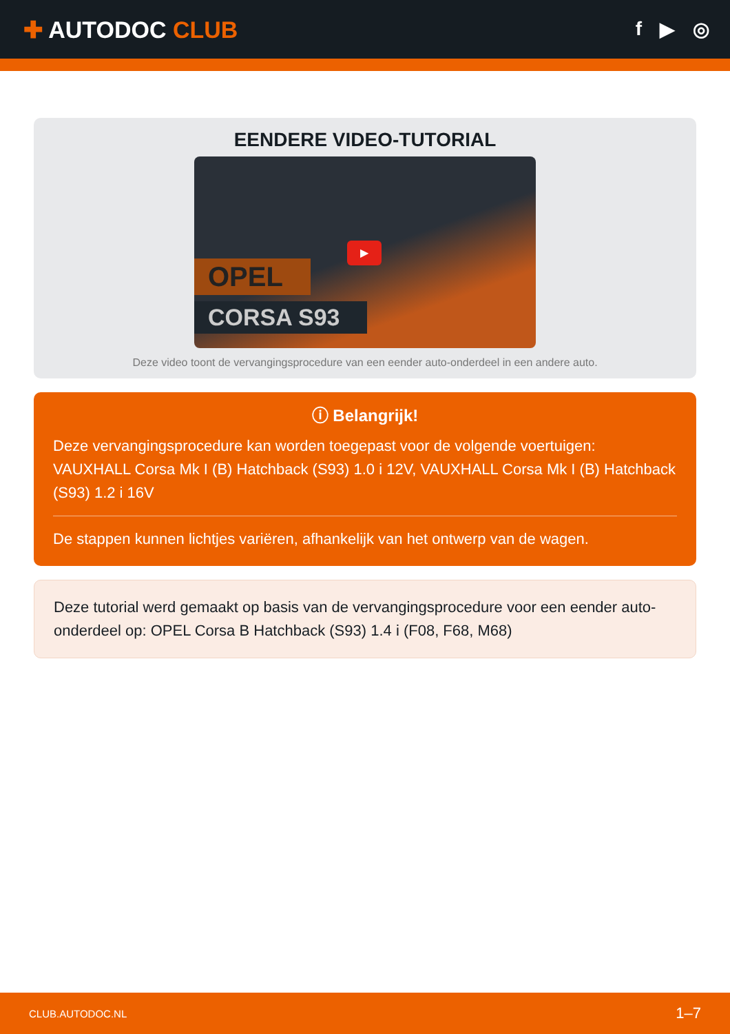✚ AUTODOC CLUB
f ▶ ◎
EENDERE VIDEO-TUTORIAL
OPEL
CORSA S93
▶
Deze video toont de vervangingsprocedure van een eender auto-onderdeel in een andere auto.
ⓘ Belangrijk!
Deze vervangingsprocedure kan worden toegepast voor de volgende voertuigen: VAUXHALL Corsa Mk I (B) Hatchback (S93) 1.0 i 12V, VAUXHALL Corsa Mk I (B) Hatchback (S93) 1.2 i 16V
De stappen kunnen lichtjes variëren, afhankelijk van het ontwerp van de wagen.
Deze tutorial werd gemaakt op basis van de vervangingsprocedure voor een eender auto-onderdeel op: OPEL Corsa B Hatchback (S93) 1.4 i (F08, F68, M68)
CLUB.AUTODOC.NL 1–7